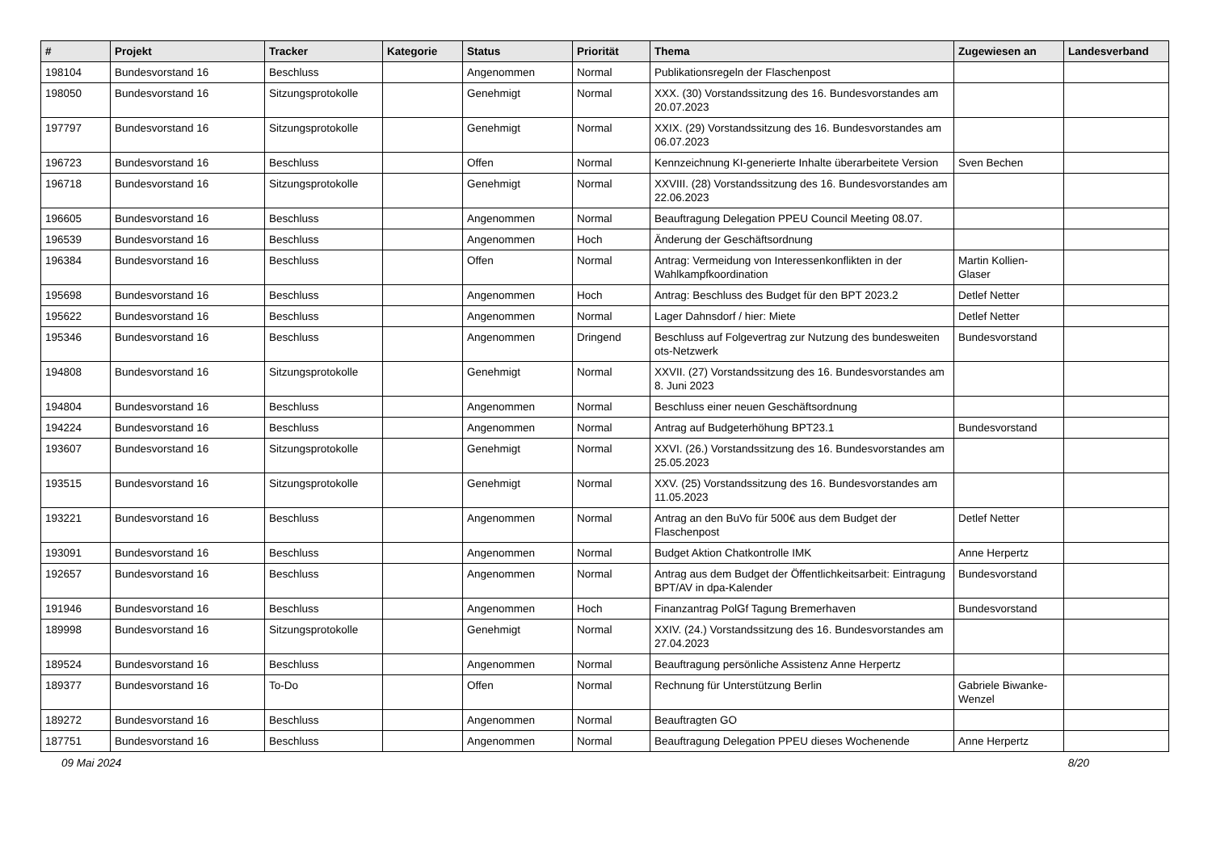| # | Projekt | Tracker | Kategorie | Status | Priorität | Thema | Zugewiesen an | Landesverband |
| --- | --- | --- | --- | --- | --- | --- | --- | --- |
| 198104 | Bundesvorstand 16 | Beschluss | | Angenommen | Normal | Publikationsregeln der Flaschenpost | | |
| 198050 | Bundesvorstand 16 | Sitzungsprotokolle | | Genehmigt | Normal | XXX. (30) Vorstandssitzung des 16. Bundesvorstandes am 20.07.2023 | | |
| 197797 | Bundesvorstand 16 | Sitzungsprotokolle | | Genehmigt | Normal | XXIX. (29) Vorstandssitzung des 16. Bundesvorstandes am 06.07.2023 | | |
| 196723 | Bundesvorstand 16 | Beschluss | | Offen | Normal | Kennzeichnung KI-generierte Inhalte überarbeitete Version | Sven Bechen | |
| 196718 | Bundesvorstand 16 | Sitzungsprotokolle | | Genehmigt | Normal | XXVIII. (28) Vorstandssitzung des 16. Bundesvorstandes am 22.06.2023 | | |
| 196605 | Bundesvorstand 16 | Beschluss | | Angenommen | Normal | Beauftragung Delegation PPEU Council Meeting 08.07. | | |
| 196539 | Bundesvorstand 16 | Beschluss | | Angenommen | Hoch | Änderung der Geschäftsordnung | | |
| 196384 | Bundesvorstand 16 | Beschluss | | Offen | Normal | Antrag: Vermeidung von Interessenkonflikten in der Wahlkampfkoordination | Martin Kollien-Glaser | |
| 195698 | Bundesvorstand 16 | Beschluss | | Angenommen | Hoch | Antrag: Beschluss des Budget für den BPT 2023.2 | Detlef Netter | |
| 195622 | Bundesvorstand 16 | Beschluss | | Angenommen | Normal | Lager Dahnsdorf / hier: Miete | Detlef Netter | |
| 195346 | Bundesvorstand 16 | Beschluss | | Angenommen | Dringend | Beschluss auf Folgevertrag zur Nutzung des bundesweiten ots-Netzwerk | Bundesvorstand | |
| 194808 | Bundesvorstand 16 | Sitzungsprotokolle | | Genehmigt | Normal | XXVII. (27) Vorstandssitzung des 16. Bundesvorstandes am 8. Juni 2023 | | |
| 194804 | Bundesvorstand 16 | Beschluss | | Angenommen | Normal | Beschluss einer neuen Geschäftsordnung | | |
| 194224 | Bundesvorstand 16 | Beschluss | | Angenommen | Normal | Antrag auf Budgeterhöhung BPT23.1 | Bundesvorstand | |
| 193607 | Bundesvorstand 16 | Sitzungsprotokolle | | Genehmigt | Normal | XXVI. (26.) Vorstandssitzung des 16. Bundesvorstandes am 25.05.2023 | | |
| 193515 | Bundesvorstand 16 | Sitzungsprotokolle | | Genehmigt | Normal | XXV. (25) Vorstandssitzung des 16. Bundesvorstandes am 11.05.2023 | | |
| 193221 | Bundesvorstand 16 | Beschluss | | Angenommen | Normal | Antrag an den BuVo für 500€ aus dem Budget der Flaschenpost | Detlef Netter | |
| 193091 | Bundesvorstand 16 | Beschluss | | Angenommen | Normal | Budget Aktion Chatkontrolle IMK | Anne Herpertz | |
| 192657 | Bundesvorstand 16 | Beschluss | | Angenommen | Normal | Antrag aus dem Budget der Öffentlichkeitsarbeit: Eintragung BPT/AV in dpa-Kalender | Bundesvorstand | |
| 191946 | Bundesvorstand 16 | Beschluss | | Angenommen | Hoch | Finanzantrag PolGf Tagung Bremerhaven | Bundesvorstand | |
| 189998 | Bundesvorstand 16 | Sitzungsprotokolle | | Genehmigt | Normal | XXIV. (24.) Vorstandssitzung des 16. Bundesvorstandes am 27.04.2023 | | |
| 189524 | Bundesvorstand 16 | Beschluss | | Angenommen | Normal | Beauftragung persönliche Assistenz Anne Herpertz | | |
| 189377 | Bundesvorstand 16 | To-Do | | Offen | Normal | Rechnung für Unterstützung Berlin | Gabriele Biwanke-Wenzel | |
| 189272 | Bundesvorstand 16 | Beschluss | | Angenommen | Normal | Beauftragten GO | | |
| 187751 | Bundesvorstand 16 | Beschluss | | Angenommen | Normal | Beauftragung Delegation PPEU dieses Wochenende | Anne Herpertz | |
09 Mai 2024 8/20